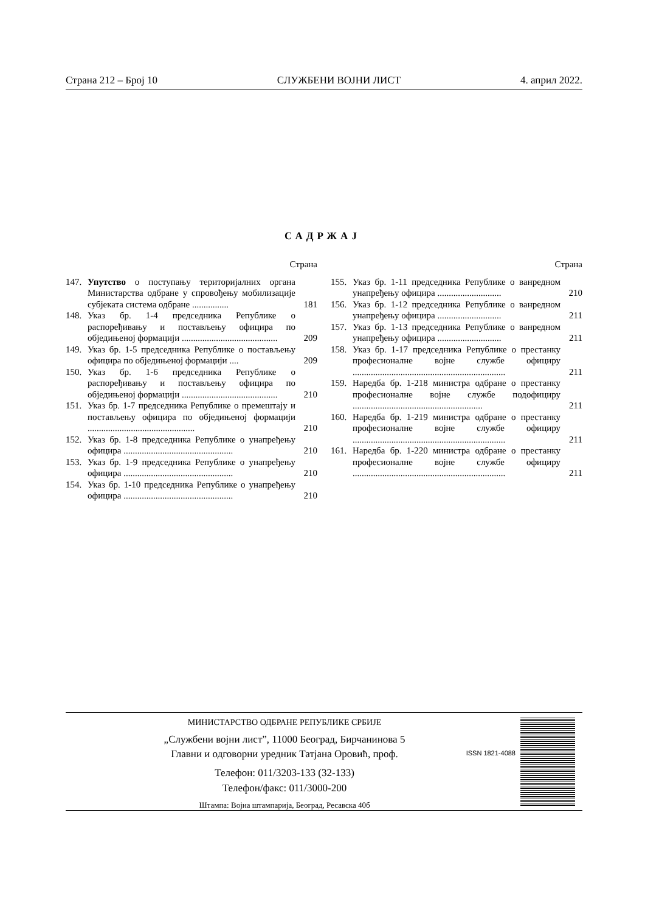Страна 212 – Број 10 СЛУЖБЕНИ ВОЈНИ ЛИСТ 4. април 2022.
САДРЖАЈ
Страна
147. Упутство о поступању територијалних органа Министарства одбране у спровођењу мобилизације субјеката система одбране ................ 181
148. Указ бр. 1-4 председника Републике о распоређивању и постављењу официра по обједињеној формацији .......................................... 209
149. Указ бр. 1-5 председника Републике о постављењу официра по обједињеној формацији .... 209
150. Указ бр. 1-6 председника Републике о распоређивању и постављењу официра по обједињеној формацији .......................................... 210
151. Указ бр. 1-7 председника Републике о премештају и постављењу официра по обједињеној формацији ............................................... 210
152. Указ бр. 1-8 председника Републике о унапређењу официра ................................................ 210
153. Указ бр. 1-9 председника Републике о унапређењу официра ................................................ 210
154. Указ бр. 1-10 председника Републике о унапређењу официра ................................................ 210
Страна
155. Указ бр. 1-11 председника Републике о ванредном унапређењу официра ............................ 210
156. Указ бр. 1-12 председника Републике о ванредном унапређењу официра ............................ 211
157. Указ бр. 1-13 председника Републике о ванредном унапређењу официра ............................ 211
158. Указ бр. 1-17 председника Републике о престанку професионалне војне службе официру ................................................................... 211
159. Наредба бр. 1-218 министра одбране о престанку професионалне војне службе подофициру ......................................................... 211
160. Наредба бр. 1-219 министра одбране о престанку професионалне војне службе официру ................................................................... 211
161. Наредба бр. 1-220 министра одбране о престанку професионалне војне службе официру ................................................................... 211
МИНИСТАРСТВО ОДБРАНЕ РЕПУБЛИКЕ СРБИЈЕ
„Службени војни лист”, 11000 Београд, Бирчанинова 5
Главни и одговорни уредник Татјана Оровић, проф.
Телефон: 011/3203-133 (32-133)
Телефон/факс: 011/3000-200
Штампа: Војна штампарија, Београд, Ресавска 40б
ISSN 1821-4088